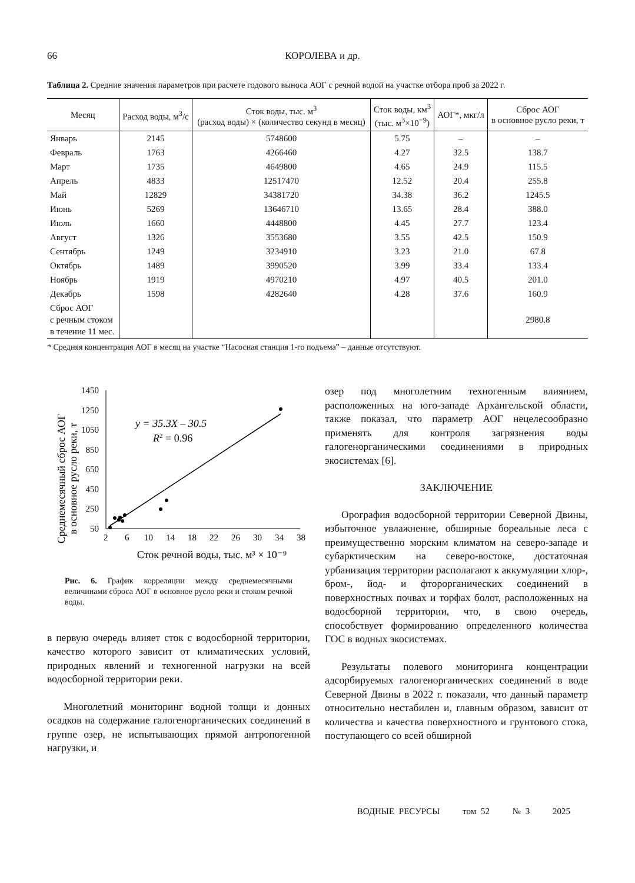66 КОРОЛЕВА и др.
Таблица 2. Средние значения параметров при расчете годового выноса АОГ с речной водой на участке отбора проб за 2022 г.
| Месяц | Расход воды, м<sup>3</sup>/с | Сток воды, тыс. м<sup>3</sup> (расход воды) × (количество секунд в месяц) | Сток воды, км<sup>3</sup> (тыс. м<sup>3</sup>×10<sup>−9</sup>) | АОГ*, мкг/л | Сброс АОГ в основное русло реки, т |
| --- | --- | --- | --- | --- | --- |
| Январь | 2145 | 5748600 | 5.75 | – | – |
| Февраль | 1763 | 4266460 | 4.27 | 32.5 | 138.7 |
| Март | 1735 | 4649800 | 4.65 | 24.9 | 115.5 |
| Апрель | 4833 | 12517470 | 12.52 | 20.4 | 255.8 |
| Май | 12829 | 34381720 | 34.38 | 36.2 | 1245.5 |
| Июнь | 5269 | 13646710 | 13.65 | 28.4 | 388.0 |
| Июль | 1660 | 4448800 | 4.45 | 27.7 | 123.4 |
| Август | 1326 | 3553680 | 3.55 | 42.5 | 150.9 |
| Сентябрь | 1249 | 3234910 | 3.23 | 21.0 | 67.8 |
| Октябрь | 1489 | 3990520 | 3.99 | 33.4 | 133.4 |
| Ноябрь | 1919 | 4970210 | 4.97 | 40.5 | 201.0 |
| Декабрь | 1598 | 4282640 | 4.28 | 37.6 | 160.9 |
| Сброс АОГ с речным стоком в течение 11 мес. | | | | | 2980.8 |
* Средняя концентрация АОГ в месяц на участке “Насосная станция 1-го подъема” – данные отсутствуют.
Среднемесячный сброс АОГ
в основное русло реки, т
1450
1250
1050
850
650
450
250
50
2
6
10
14
18
22
26
30
34
38
y = 35.3X – 30.5
R2 = 0.96
Сток речной воды, тыс. м³ × 10⁻⁹
Рис. 6. График корреляции между среднемесячными величинами сброса АОГ в основное русло реки и стоком речной воды.
в первую очередь влияет сток с водосборной территории, качество которого зависит от климатических условий, природных явлений и техногенной нагрузки на всей водосборной территории реки.
Многолетний мониторинг водной толщи и донных осадков на содержание галогенорганических соединений в группе озер, не испытывающих прямой антропогенной нагрузки, и
озер под многолетним техногенным влиянием, расположенных на юго-западе Архангельской области, также показал, что параметр АОГ нецелесообразно применять для контроля загрязнения воды галогенорганическими соединениями в природных экосистемах [6].
ЗАКЛЮЧЕНИЕ
Орография водосборной территории Северной Двины, избыточное увлажнение, обширные бореальные леса с преимущественно морским климатом на северо-западе и субарктическим на северо-востоке, достаточная урбанизация территории располагают к аккумуляции хлор-, бром-, йод- и фторорганических соединений в поверхностных почвах и торфах болот, расположенных на водосборной территории, что, в свою очередь, способствует формированию определенного количества ГОС в водных экосистемах.
Результаты полевого мониторинга концентрации адсорбируемых галогенорганических соединений в воде Северной Двины в 2022 г. показали, что данный параметр относительно нестабилен и, главным образом, зависит от количества и качества поверхностного и грунтового стока, поступающего со всей обширной
ВОДНЫЕ РЕСУРСЫ том 52 № 3 2025